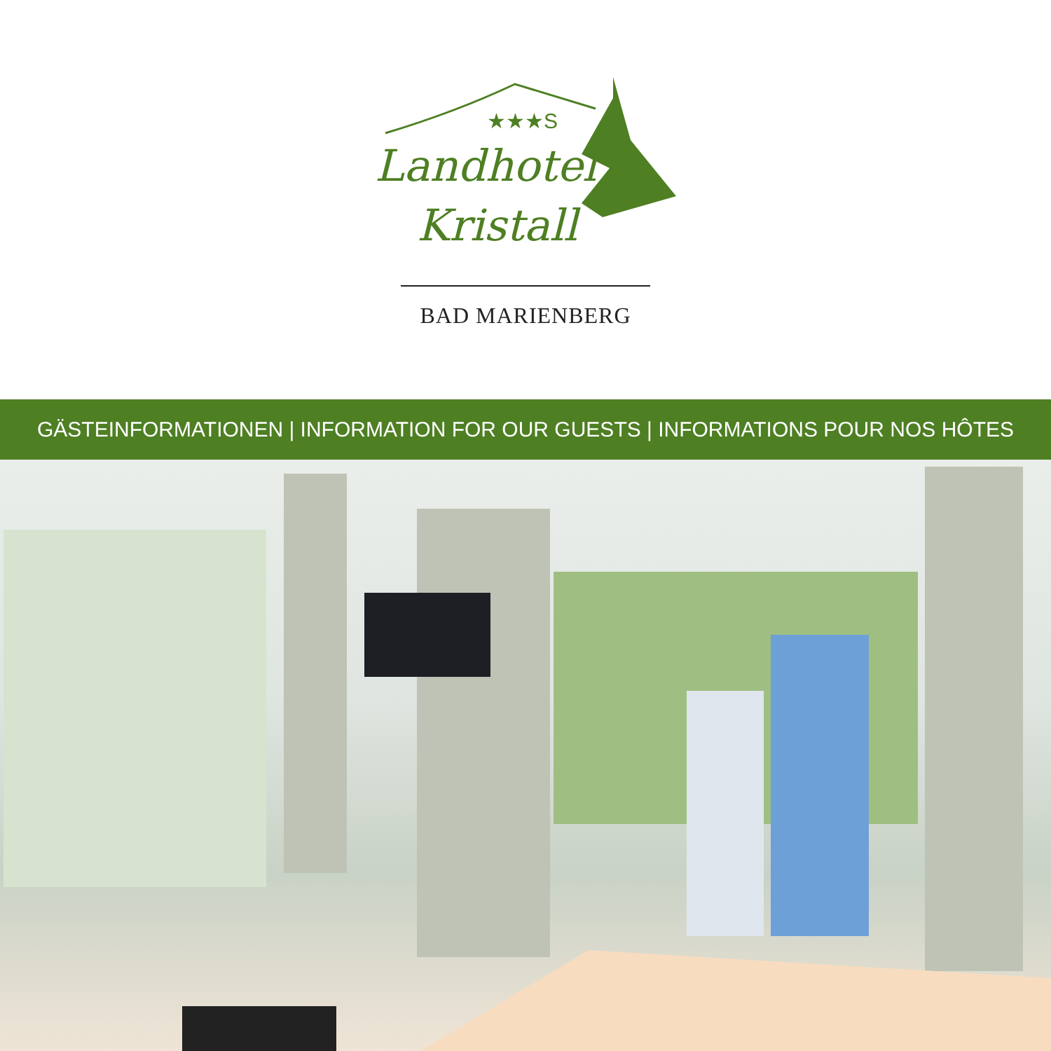★★★S
Landhotel
Kristall
BAD MARIENBERG
GÄSTEINFORMATIONEN | INFORMATION FOR OUR GUESTS | INFORMATIONS POUR NOS HÔTES